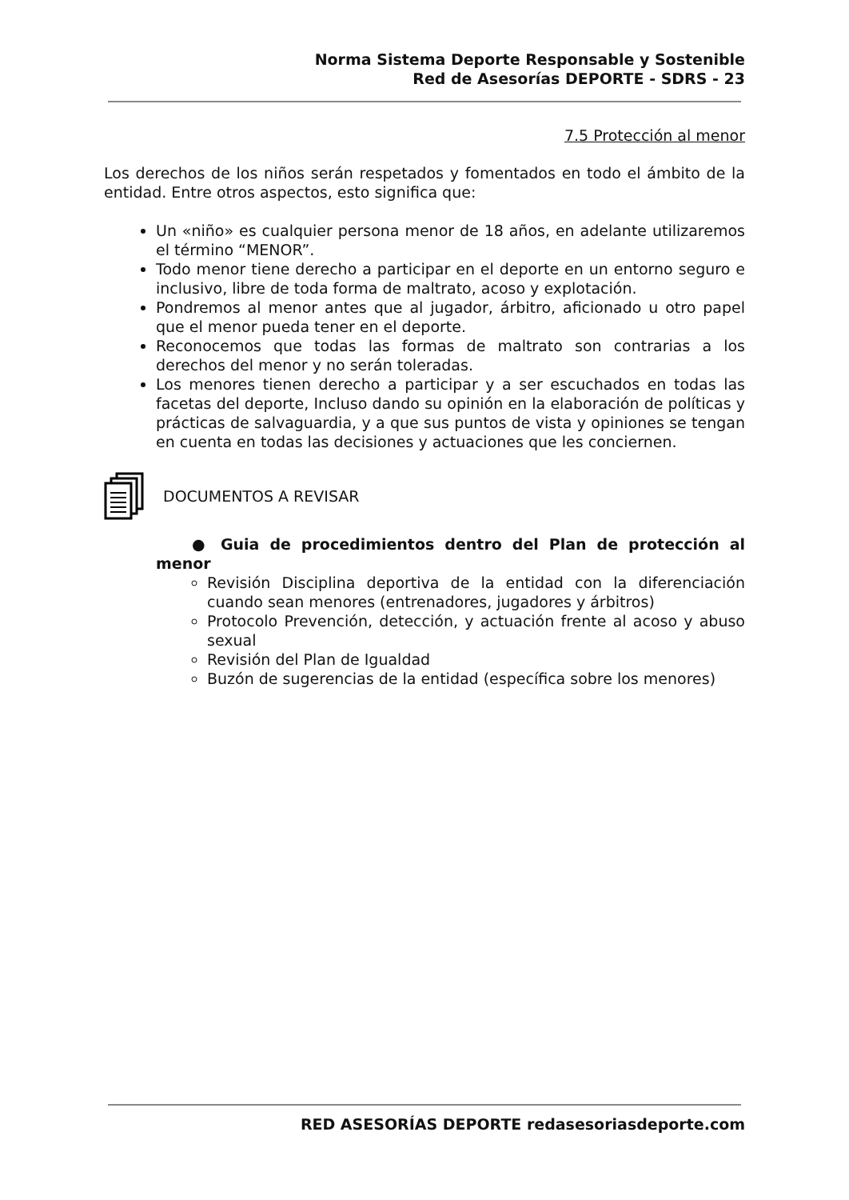Norma Sistema Deporte Responsable y Sostenible
Red de Asesorías DEPORTE - SDRS - 23
7.5 Protección al menor
Los derechos de los niños serán respetados y fomentados en todo el ámbito de la entidad. Entre otros aspectos, esto significa que:
Un «niño» es cualquier persona menor de 18 años, en adelante utilizaremos el término “MENOR”.
Todo menor tiene derecho a participar en el deporte en un entorno seguro e inclusivo, libre de toda forma de maltrato, acoso y explotación.
Pondremos al menor antes que al jugador, árbitro, aficionado u otro papel que el menor pueda tener en el deporte.
Reconocemos que todas las formas de maltrato son contrarias a los derechos del menor y no serán toleradas.
Los menores tienen derecho a participar y a ser escuchados en todas las facetas del deporte, Incluso dando su opinión en la elaboración de políticas y prácticas de salvaguardia, y a que sus puntos de vista y opiniones se tengan en cuenta en todas las decisiones y actuaciones que les conciernen.
DOCUMENTOS A REVISAR
● Guia de procedimientos dentro del Plan de protección al menor
Revisión Disciplina deportiva de la entidad con la diferenciación cuando sean menores (entrenadores, jugadores y árbitros)
Protocolo Prevención, detección, y actuación frente al acoso y abuso sexual
Revisión del Plan de Igualdad
Buzón de sugerencias de la entidad (específica sobre los menores)
RED ASESORÍAS DEPORTE redasesoriasdeporte.com